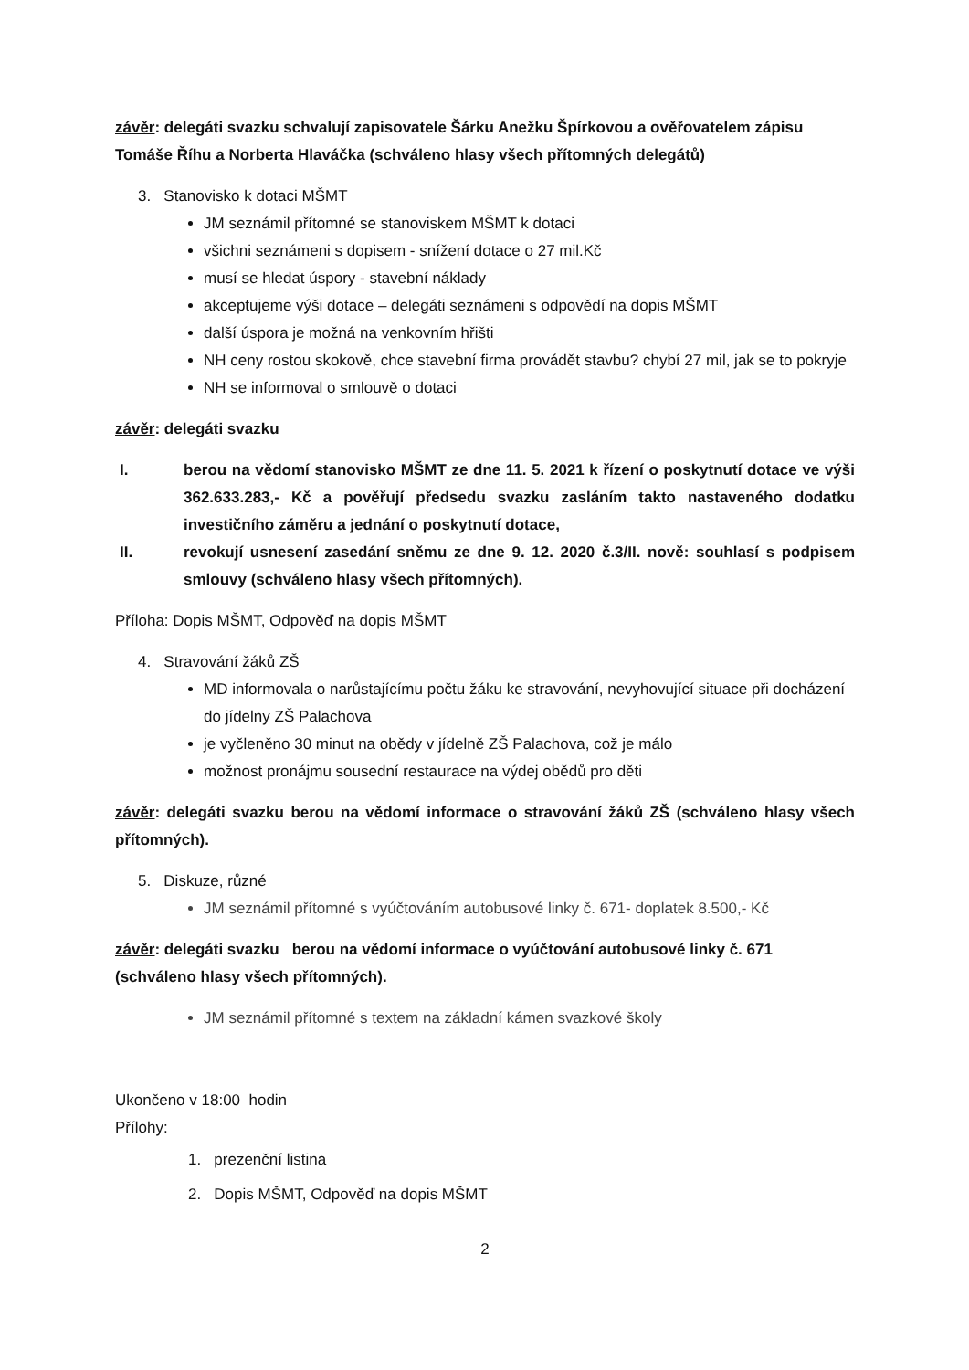závěr: delegáti svazku schvalují zapisovatele Šárku Anežku Špírkovou a ověřovatelem zápisu Tomáše Říhu a Norberta Hlaváčka (schváleno hlasy všech přítomných delegátů)
3. Stanovisko k dotaci MŠMT
JM seznámil přítomné se stanoviskem MŠMT k dotaci
všichni seznámeni s dopisem - snížení dotace o 27 mil.Kč
musí se hledat úspory - stavební náklady
akceptujeme výši dotace – delegáti seznámeni s odpovědí na dopis MŠMT
další úspora je možná na venkovním hřišti
NH ceny rostou skokově, chce stavební firma provádět stavbu? chybí 27 mil, jak se to pokryje
NH se informoval o smlouvě o dotaci
závěr: delegáti svazku
I. berou na vědomí stanovisko MŠMT ze dne 11. 5. 2021 k řízení o poskytnutí dotace ve výši 362.633.283,- Kč a pověřují předsedu svazku zasláním takto nastaveného dodatku investičního záměru a jednání o poskytnutí dotace,
II. revokují usnesení zasedání sněmu ze dne 9. 12. 2020 č.3/II. nově: souhlasí s podpisem smlouvy (schváleno hlasy všech přítomných).
Příloha: Dopis MŠMT, Odpověď na dopis MŠMT
4. Stravování žáků ZŠ
MD informovala o narůstajícímu počtu žáku ke stravování, nevyhovující situace při docházení do jídelny ZŠ Palachova
je vyčleněno 30 minut na obědy v jídelně ZŠ Palachova, což je málo
možnost pronájmu sousední restaurace na výdej obědů pro děti
závěr: delegáti svazku berou na vědomí informace o stravování žáků ZŠ (schváleno hlasy všech přítomných).
5. Diskuze, různé
JM seznámil přítomné s vyúčtováním autobusové linky č. 671- doplatek 8.500,- Kč
závěr: delegáti svazku berou na vědomí informace o vyúčtování autobusové linky č. 671 (schváleno hlasy všech přítomných).
JM seznámil přítomné s textem na základní kámen svazkové školy
Ukončeno v 18:00 hodin
Přílohy:
1. prezenční listina
2. Dopis MŠMT, Odpověď na dopis MŠMT
2